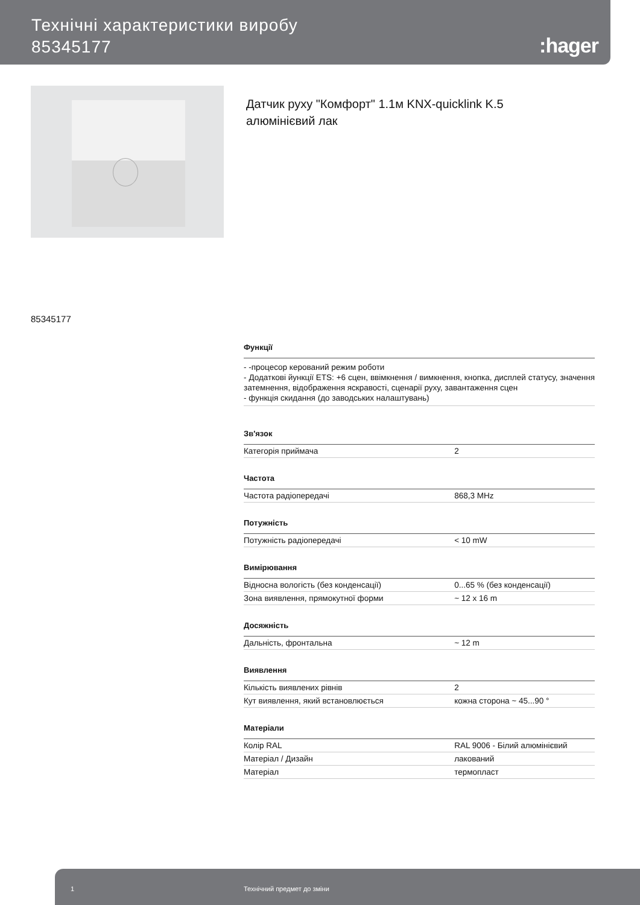Технічні характеристики виробу
85345177
:hager
Датчик руху "Комфорт" 1.1м KNX-quicklink K.5
алюмінієвий лак
85345177
Функції
- -процесор керований режим роботи
- Додаткові йункції ETS: +6 сцен, ввімкнення / вимкнення, кнопка, дисплей статусу, значення затемнення, відображення яскравості, сценарії руху, завантаження сцен
- функція скидання (до заводських налаштувань)
Зв'язок
| Категорія приймача | 2 |
Частота
| Частота радіопередачі | 868,3 MHz |
Потужність
| Потужність радіопередачі | < 10 mW |
Вимірювання
| Відносна вологість (без конденсації) | 0...65 % (без конденсації) |
| Зона виявлення, прямокутної форми | ~ 12 x 16 m |
Досяжність
| Дальність, фронтальна | ~ 12 m |
Виявлення
| Кількість виявлених рівнів | 2 |
| Кут виявлення, який встановлюється | кожна сторона ~ 45...90 ° |
Матеріали
| Колір RAL | RAL 9006 - Білий алюмінієвий |
| Матеріал / Дизайн | лакований |
| Матеріал | термопласт |
1 Технічний предмет до зміни